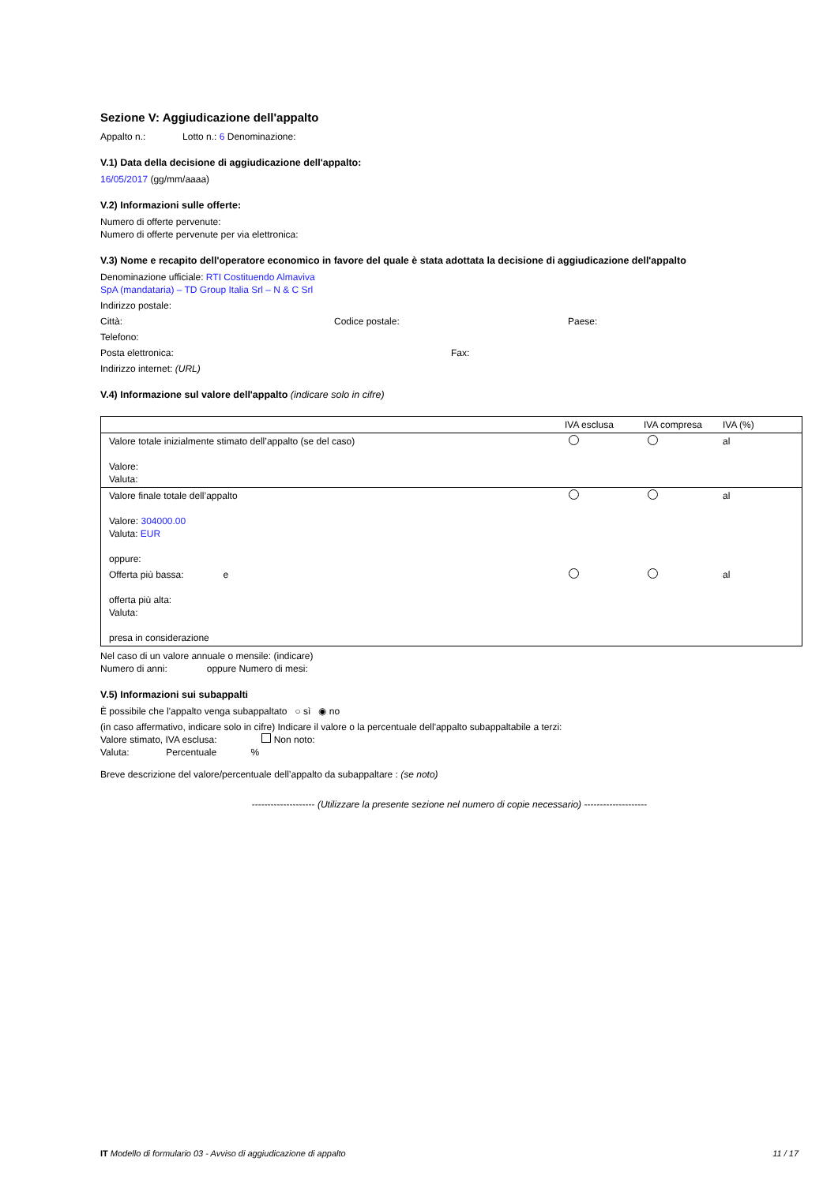Sezione V: Aggiudicazione dell'appalto
Appalto n.: Lotto n.: 6 Denominazione:
V.1) Data della decisione di aggiudicazione dell'appalto:
16/05/2017 (gg/mm/aaaa)
V.2) Informazioni sulle offerte:
Numero di offerte pervenute:
Numero di offerte pervenute per via elettronica:
V.3) Nome e recapito dell'operatore economico in favore del quale è stata adottata la decisione di aggiudicazione dell'appalto
Denominazione ufficiale: RTI Costituendo Almaviva
SpA (mandataria) – TD Group Italia Srl – N & C Srl
Indirizzo postale:
Città: Codice postale: Paese:
Telefono:
Posta elettronica: Fax:
Indirizzo internet: (URL)
V.4) Informazione sul valore dell'appalto (indicare solo in cifre)
| | IVA esclusa | IVA compresa | IVA (%) |
| Valore totale inizialmente stimato dell’appalto (se del caso) Valore: Valuta: | | | al |
| Valore finale totale dell’appalto Valore: 304000.00 Valuta: EUR oppure: | | | al |
| Offerta più bassa: e offerta più alta: Valuta: presa in considerazione | | | al |
Nel caso di un valore annuale o mensile: (indicare)
Numero di anni: oppure Numero di mesi:
V.5) Informazioni sui subappalti
È possibile che l'appalto venga subappaltato ○ sì ◉ no
(in caso affermativo, indicare solo in cifre) Indicare il valore o la percentuale dell'appalto subappaltabile a terzi:
Valore stimato, IVA esclusa: Non noto:
Valuta: Percentuale %
Breve descrizione del valore/percentuale dell’appalto da subappaltare : (se noto)
-------------------- (Utilizzare la presente sezione nel numero di copie necessario) --------------------
IT Modello di formulario 03 - Avviso di aggiudicazione di appalto 11 / 17